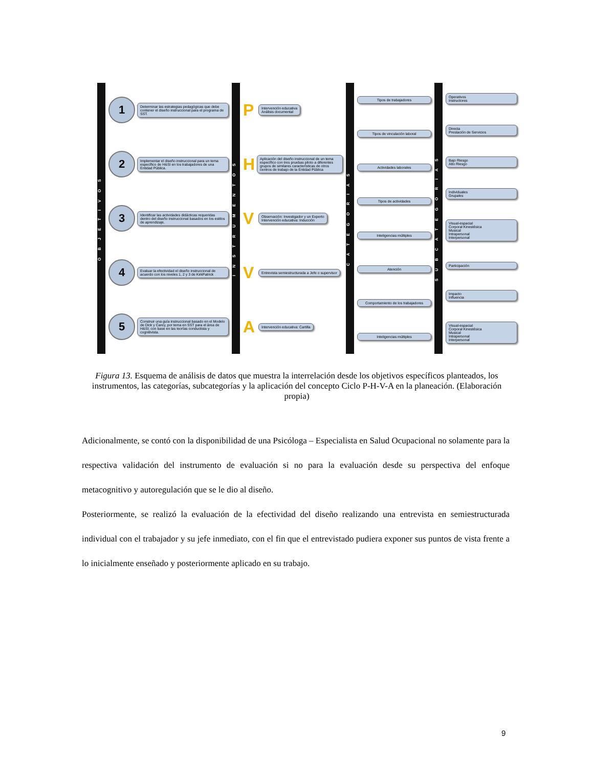O B J E T I V O S
1
Determinar las estrategias pedagógicas que debe contener el diseño instruccional para el programa de SST.
2
Implementar el diseño instruccional para un tema específico de H&SI en los trabajadores de una Entidad Pública.
3
Identificar las actividades didácticas requeridas dentro del diseño instruccional basados en los estilos de aprendizaje.
4
Evaluar la efectividad el diseño instruccional de acuerdo con los niveles 1, 2 y 3 de KirkPatrick
5
Construir una guía instruccional basado en el Modelo de Dick y Carey, por tema en SST para el área de H&SI; con base en las teorías conductista y cognitivista.
I N S T R U M E N T O S
P
Intervención educativa
Análisis documental
H
Aplicación del diseño instruccional de un tema específico con tres pruebas piloto a diferentes grupos de similares características de otros centros de trabajo de la Entidad Pública
V
Observación: Investigador y un Experto
Intervención educativa: Inducción
V
Entrevista semiestructurada a Jefe o supervisor
A
Intervención educativa: Cartilla
C A T E G O R I A S
Tipos de trabajadores
Tipos de vinculación laboral
Actividades laborales
Tipos de actividades
Inteligencias múltiples
Atención
Comportamiento de los trabajadores
Inteligencias múltiples
S U B C A T E G O R I A S
Operativos
Instructores
Directa
Prestación de Servicios
Bajo Riesgo
Alto Riesgo
Individuales
Grupales
Visual-espacial
Corporal Kinestésica
Musical
Intrapersonal
Interpersonal
Participación
Impacto
Influencia
Visual-espacial
Corporal Kinestésica
Musical
Intrapersonal
Interpersonal
Figura 13. Esquema de análisis de datos que muestra la interrelación desde los objetivos específicos planteados, los instrumentos, las categorías, subcategorías y la aplicación del concepto Ciclo P-H-V-A en la planeación. (Elaboración propia)
Adicionalmente, se contó con la disponibilidad de una Psicóloga – Especialista en Salud Ocupacional no solamente para la respectiva validación del instrumento de evaluación si no para la evaluación desde su perspectiva del enfoque metacognitivo y autoregulación que se le dio al diseño.
Posteriormente, se realizó la evaluación de la efectividad del diseño realizando una entrevista en semiestructurada individual con el trabajador y su jefe inmediato, con el fin que el entrevistado pudiera exponer sus puntos de vista frente a lo inicialmente enseñado y posteriormente aplicado en su trabajo.
9